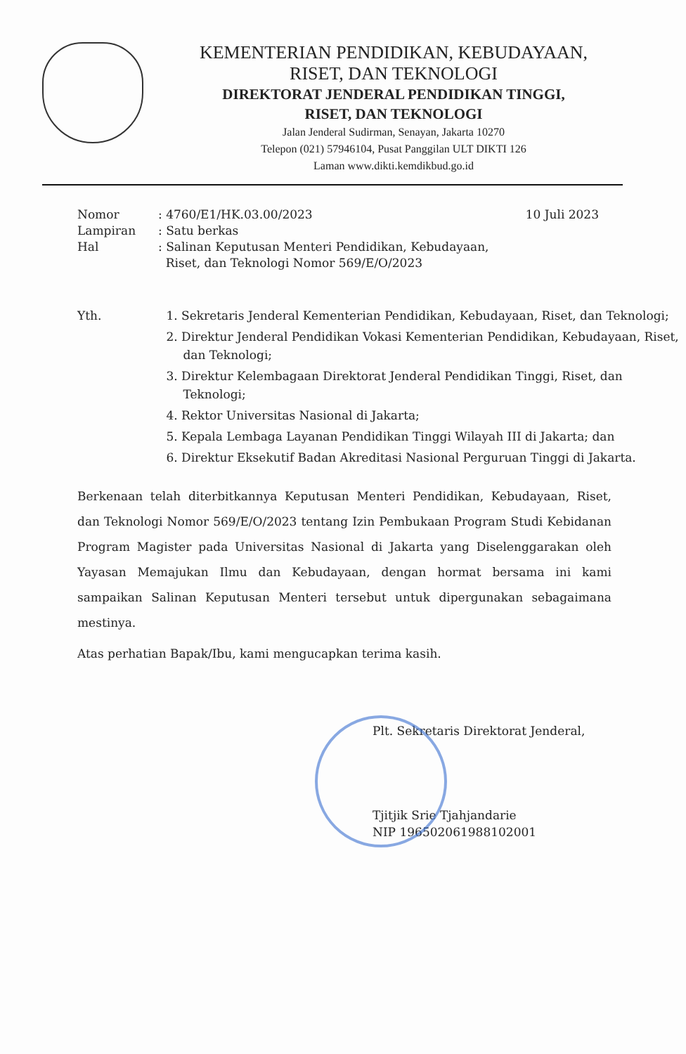KEMENTERIAN PENDIDIKAN, KEBUDAYAAN,
RISET, DAN TEKNOLOGI
DIREKTORAT JENDERAL PENDIDIKAN TINGGI,
RISET, DAN TEKNOLOGI
Jalan Jenderal Sudirman, Senayan, Jakarta 10270
Telepon (021) 57946104, Pusat Panggilan ULT DIKTI 126
Laman www.dikti.kemdikbud.go.id
| Nomor | : 4760/E1/HK.03.00/2023 | 10 Juli 2023 |
| Lampiran | : Satu berkas | |
| Hal | : Salinan Keputusan Menteri Pendidikan, Kebudayaan, Riset, dan Teknologi Nomor 569/E/O/2023 | |
Yth. 1. Sekretaris Jenderal Kementerian Pendidikan, Kebudayaan, Riset, dan Teknologi;
2. Direktur Jenderal Pendidikan Vokasi Kementerian Pendidikan, Kebudayaan, Riset, dan Teknologi;
3. Direktur Kelembagaan Direktorat Jenderal Pendidikan Tinggi, Riset, dan Teknologi;
4. Rektor Universitas Nasional di Jakarta;
5. Kepala Lembaga Layanan Pendidikan Tinggi Wilayah III di Jakarta; dan
6. Direktur Eksekutif Badan Akreditasi Nasional Perguruan Tinggi di Jakarta.
Berkenaan telah diterbitkannya Keputusan Menteri Pendidikan, Kebudayaan, Riset, dan Teknologi Nomor 569/E/O/2023 tentang Izin Pembukaan Program Studi Kebidanan Program Magister pada Universitas Nasional di Jakarta yang Diselenggarakan oleh Yayasan Memajukan Ilmu dan Kebudayaan, dengan hormat bersama ini kami sampaikan Salinan Keputusan Menteri tersebut untuk dipergunakan sebagaimana mestinya.
Atas perhatian Bapak/Ibu, kami mengucapkan terima kasih.
Plt. Sekretaris Direktorat Jenderal,
Tjitjik Srie Tjahjandarie
NIP 196502061988102001